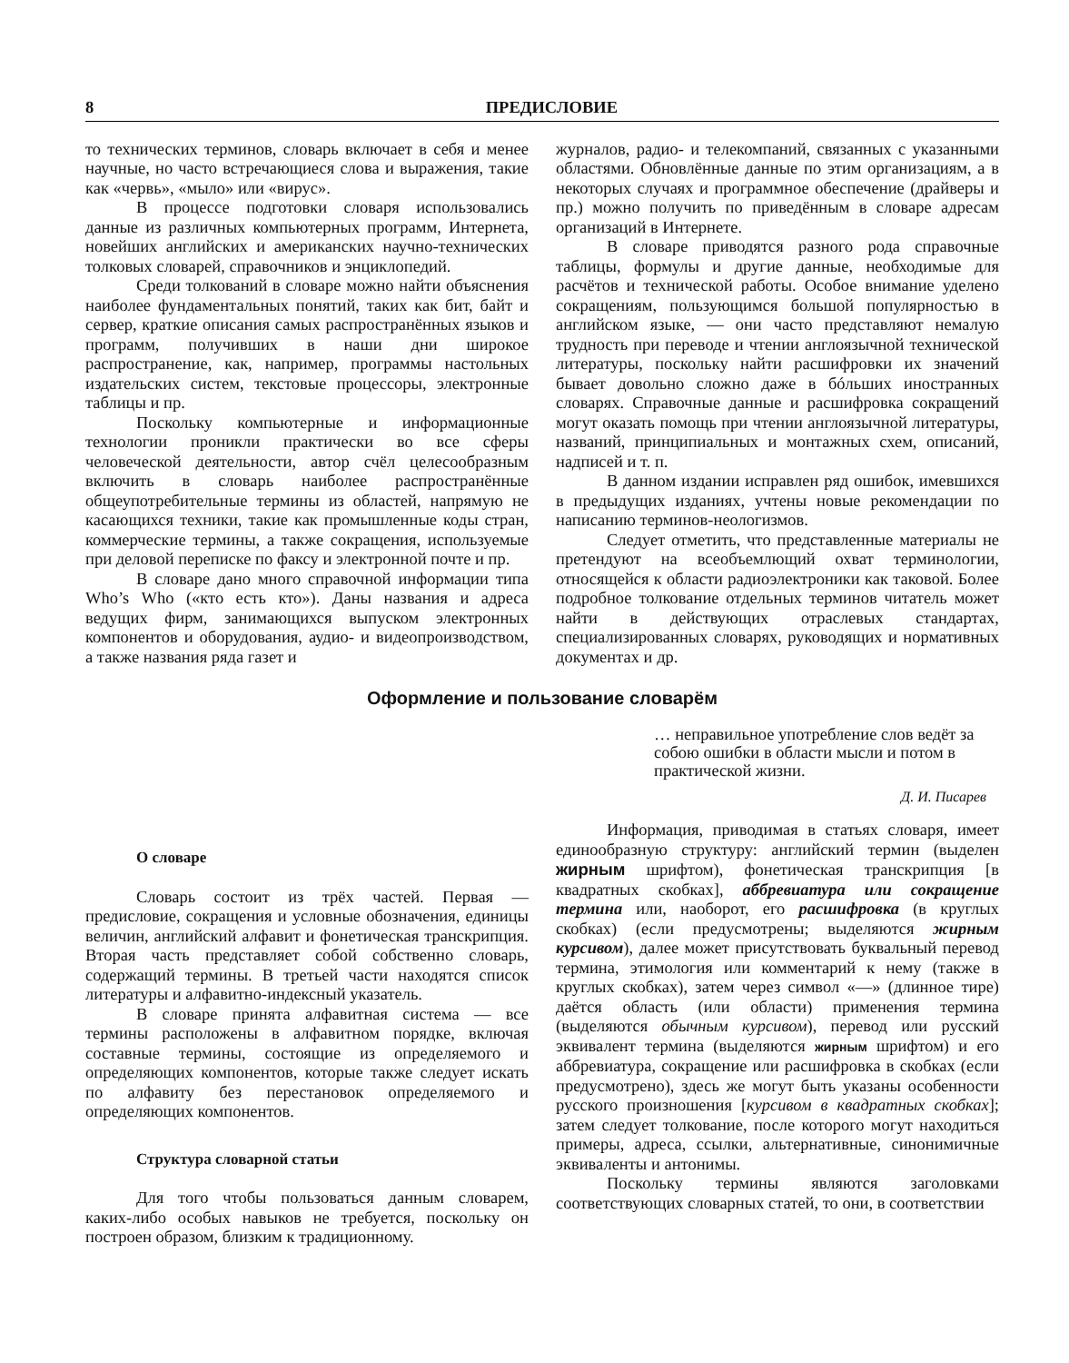8 ПРЕДИСЛОВИЕ
то технических терминов, словарь включает в себя и менее научные, но часто встречающиеся слова и выражения, такие как «червь», «мыло» или «вирус».
В процессе подготовки словаря использовались данные из различных компьютерных программ, Интернета, новейших английских и американских научно-технических толковых словарей, справочников и энциклопедий.
Среди толкований в словаре можно найти объяснения наиболее фундаментальных понятий, таких как бит, байт и сервер, краткие описания самых распространённых языков и программ, получивших в наши дни широкое распространение, как, например, программы настольных издательских систем, текстовые процессоры, электронные таблицы и пр.
Поскольку компьютерные и информационные технологии проникли практически во все сферы человеческой деятельности, автор счёл целесообразным включить в словарь наиболее распространённые общеупотребительные термины из областей, напрямую не касающихся техники, такие как промышленные коды стран, коммерческие термины, а также сокращения, используемые при деловой переписке по факсу и электронной почте и пр.
В словаре дано много справочной информации типа Who’s Who («кто есть кто»). Даны названия и адреса ведущих фирм, занимающихся выпуском электронных компонентов и оборудования, аудио- и видеопроизводством, а также названия ряда газет и
журналов, радио- и телекомпаний, связанных с указанными областями. Обновлённые данные по этим организациям, а в некоторых случаях и программное обеспечение (драйверы и пр.) можно получить по приведённым в словаре адресам организаций в Интернете.
В словаре приводятся разного рода справочные таблицы, формулы и другие данные, необходимые для расчётов и технической работы. Особое внимание уделено сокращениям, пользующимся большой популярностью в английском языке, — они часто представляют немалую трудность при переводе и чтении англоязычной технической литературы, поскольку найти расшифровки их значений бывает довольно сложно даже в бóльших иностранных словарях. Справочные данные и расшифровка сокращений могут оказать помощь при чтении англоязычной литературы, названий, принципиальных и монтажных схем, описаний, надписей и т. п.
В данном издании исправлен ряд ошибок, имевшихся в предыдущих изданиях, учтены новые рекомендации по написанию терминов-неологизмов.
Следует отметить, что представленные материалы не претендуют на всеобъемлющий охват терминологии, относящейся к области радиоэлектроники как таковой. Более подробное толкование отдельных терминов читатель может найти в действующих отраслевых стандартах, специализированных словарях, руководящих и нормативных документах и др.
Оформление и пользование словарём
… неправильное употребление слов ведёт за собою ошибки в области мысли и потом в практической жизни.
Д. И. Писарев
О словаре
Словарь состоит из трёх частей. Первая — предисловие, сокращения и условные обозначения, единицы величин, английский алфавит и фонетическая транскрипция. Вторая часть представляет собой собственно словарь, содержащий термины. В третьей части находятся список литературы и алфавитно-индексный указатель.
В словаре принята алфавитная система — все термины расположены в алфавитном порядке, включая составные термины, состоящие из определяемого и определяющих компонентов, которые также следует искать по алфавиту без перестановок определяемого и определяющих компонентов.
Структура словарной статьи
Для того чтобы пользоваться данным словарем, каких-либо особых навыков не требуется, поскольку он построен образом, близким к традиционному.
Информация, приводимая в статьях словаря, имеет единообразную структуру: английский термин (выделен жирным шрифтом), фонетическая транскрипция [в квадратных скобках], аббревиатура или сокращение термина или, наоборот, его расшифровка (в круглых скобках) (если предусмотрены; выделяются жирным курсивом), далее может присутствовать буквальный перевод термина, этимология или комментарий к нему (также в круглых скобках), затем через символ «—» (длинное тире) даётся область (или области) применения термина (выделяются обычным курсивом), перевод или русский эквивалент термина (выделяются жирным шрифтом) и его аббревиатура, сокращение или расшифровка в скобках (если предусмотрено), здесь же могут быть указаны особенности русского произношения [курсивом в квадратных скобках]; затем следует толкование, после которого могут находиться примеры, адреса, ссылки, альтернативные, синонимичные эквиваленты и антонимы.
Поскольку термины являются заголовками соответствующих словарных статей, то они, в соответствии